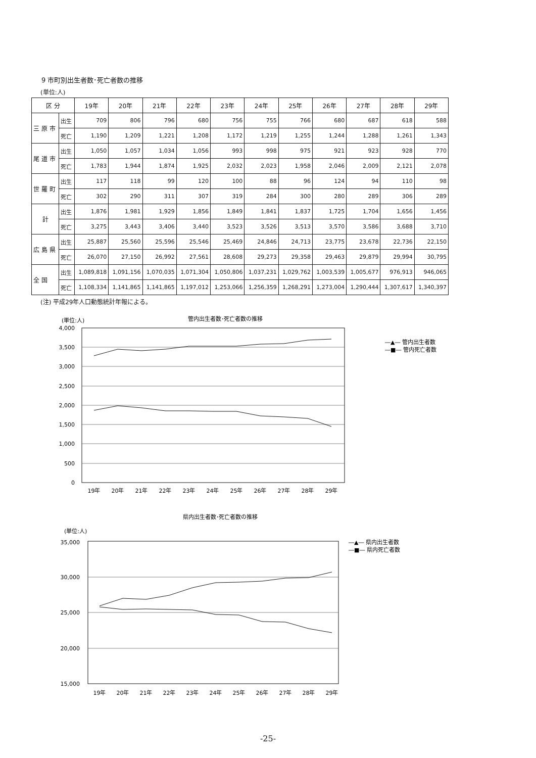9 市町別出生者数･死亡者数の推移
(単位:人)
| 区 分 | | 19年 | 20年 | 21年 | 22年 | 23年 | 24年 | 25年 | 26年 | 27年 | 28年 | 29年 |
| --- | --- | --- | --- | --- | --- | --- | --- | --- | --- | --- | --- | --- |
| 三 原 市 | 出生 | 709 | 806 | 796 | 680 | 756 | 755 | 766 | 680 | 687 | 618 | 588 |
| | 死亡 | 1,190 | 1,209 | 1,221 | 1,208 | 1,172 | 1,219 | 1,255 | 1,244 | 1,288 | 1,261 | 1,343 |
| 尾 道 市 | 出生 | 1,050 | 1,057 | 1,034 | 1,056 | 993 | 998 | 975 | 921 | 923 | 928 | 770 |
| | 死亡 | 1,783 | 1,944 | 1,874 | 1,925 | 2,032 | 2,023 | 1,958 | 2,046 | 2,009 | 2,121 | 2,078 |
| 世 羅 町 | 出生 | 117 | 118 | 99 | 120 | 100 | 88 | 96 | 124 | 94 | 110 | 98 |
| | 死亡 | 302 | 290 | 311 | 307 | 319 | 284 | 300 | 280 | 289 | 306 | 289 |
| 計 | 出生 | 1,876 | 1,981 | 1,929 | 1,856 | 1,849 | 1,841 | 1,837 | 1,725 | 1,704 | 1,656 | 1,456 |
| | 死亡 | 3,275 | 3,443 | 3,406 | 3,440 | 3,523 | 3,526 | 3,513 | 3,570 | 3,586 | 3,688 | 3,710 |
| 広 島 県 | 出生 | 25,887 | 25,560 | 25,596 | 25,546 | 25,469 | 24,846 | 24,713 | 23,775 | 23,678 | 22,736 | 22,150 |
| | 死亡 | 26,070 | 27,150 | 26,992 | 27,561 | 28,608 | 29,273 | 29,358 | 29,463 | 29,879 | 29,994 | 30,795 |
| 全 国 | 出生 | 1,089,818 | 1,091,156 | 1,070,035 | 1,071,304 | 1,050,806 | 1,037,231 | 1,029,762 | 1,003,539 | 1,005,677 | 976,913 | 946,065 |
| | 死亡 | 1,108,334 | 1,141,865 | 1,141,865 | 1,197,012 | 1,253,066 | 1,256,359 | 1,268,291 | 1,273,004 | 1,290,444 | 1,307,617 | 1,340,397 |
(注) 平成29年人口動態統計年報による。
(単位:人)
管内出生者数･死亡者数の推移
4,000
3,500
3,000
2,500
2,000
1,500
1,000
500
0
19年
20年
21年
22年
23年
24年
25年
26年
27年
28年
29年
―▲― 管内出生者数
―■― 管内死亡者数
県内出生者数･死亡者数の推移
(単位:人)
35,000
30,000
25,000
20,000
15,000
19年
20年
21年
22年
23年
24年
25年
26年
27年
28年
29年
―▲― 県内出生者数
―■― 県内死亡者数
-25-